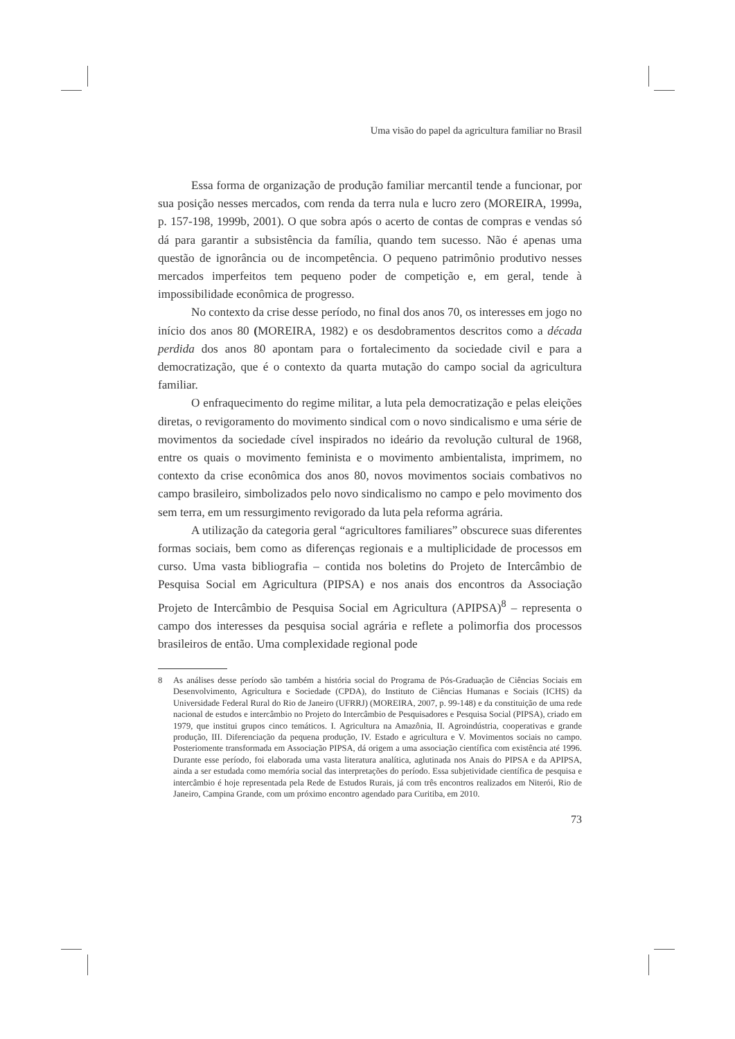Uma visão do papel da agricultura familiar no Brasil
Essa forma de organização de produção familiar mercantil tende a funcionar, por sua posição nesses mercados, com renda da terra nula e lucro zero (MOREIRA, 1999a, p. 157-198, 1999b, 2001). O que sobra após o acerto de contas de compras e vendas só dá para garantir a subsistência da família, quando tem sucesso. Não é apenas uma questão de ignorância ou de incompetência. O pequeno patrimônio produtivo nesses mercados imperfeitos tem pequeno poder de competição e, em geral, tende à impossibilidade econômica de progresso.
No contexto da crise desse período, no final dos anos 70, os interesses em jogo no início dos anos 80 (MOREIRA, 1982) e os desdobramentos descritos como a década perdida dos anos 80 apontam para o fortalecimento da sociedade civil e para a democratização, que é o contexto da quarta mutação do campo social da agricultura familiar.
O enfraquecimento do regime militar, a luta pela democratização e pelas eleições diretas, o revigoramento do movimento sindical com o novo sindicalismo e uma série de movimentos da sociedade cível inspirados no ideário da revolução cultural de 1968, entre os quais o movimento feminista e o movimento ambientalista, imprimem, no contexto da crise econômica dos anos 80, novos movimentos sociais combativos no campo brasileiro, simbolizados pelo novo sindicalismo no campo e pelo movimento dos sem terra, em um ressurgimento revigorado da luta pela reforma agrária.
A utilização da categoria geral “agricultores familiares” obscurece suas diferentes formas sociais, bem como as diferenças regionais e a multiplicidade de processos em curso. Uma vasta bibliografia – contida nos boletins do Projeto de Intercâmbio de Pesquisa Social em Agricultura (PIPSA) e nos anais dos encontros da Associação Projeto de Intercâmbio de Pesquisa Social em Agricultura (APIPSA)<sup>8</sup> – representa o campo dos interesses da pesquisa social agrária e reflete a polimorfia dos processos brasileiros de então. Uma complexidade regional pode
8 As análises desse período são também a história social do Programa de Pós-Graduação de Ciências Sociais em Desenvolvimento, Agricultura e Sociedade (CPDA), do Instituto de Ciências Humanas e Sociais (ICHS) da Universidade Federal Rural do Rio de Janeiro (UFRRJ) (MOREIRA, 2007, p. 99-148) e da constituição de uma rede nacional de estudos e intercâmbio no Projeto do Intercâmbio de Pesquisadores e Pesquisa Social (PIPSA), criado em 1979, que institui grupos cinco temáticos. I. Agricultura na Amazônia, II. Agroindústria, cooperativas e grande produção, III. Diferenciação da pequena produção, IV. Estado e agricultura e V. Movimentos sociais no campo. Posteriomente transformada em Associação PIPSA, dá origem a uma associação científica com existência até 1996. Durante esse período, foi elaborada uma vasta literatura analítica, aglutinada nos Anais do PIPSA e da APIPSA, ainda a ser estudada como memória social das interpretações do período. Essa subjetividade científica de pesquisa e intercâmbio é hoje representada pela Rede de Estudos Rurais, já com três encontros realizados em Niterói, Rio de Janeiro, Campina Grande, com um próximo encontro agendado para Curitiba, em 2010.
73